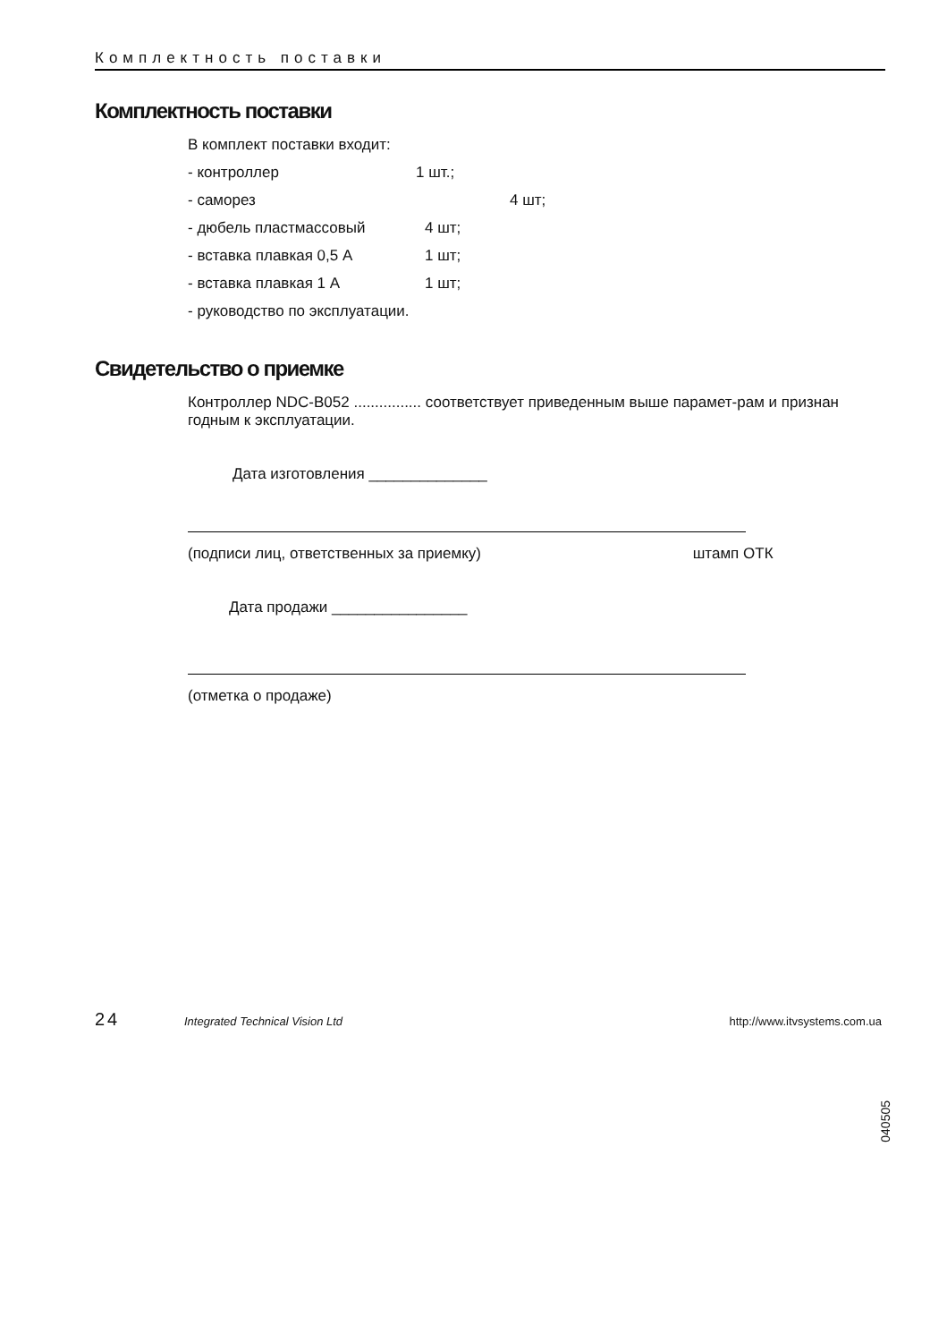Комплектность поставки
Комплектность поставки
В комплект поставки входит:
- контроллер 1 шт.;
- саморез 4 шт;
- дюбель пластмассовый 4 шт;
- вставка плавкая 0,5 А 1 шт;
- вставка плавкая 1 А 1 шт;
- руководство по эксплуатации.
Свидетельство о приемке
Контроллер NDC-B052 ................ соответствует приведенным выше парамет-рам и признан годным к эксплуатации.
Дата изготовления ______________
(подписи лиц, ответственных за приемку) штамп ОТК
Дата продажи ________________
(отметка о продаже)
040505
24 Integrated Technical Vision Ltd http://www.itvsystems.com.ua